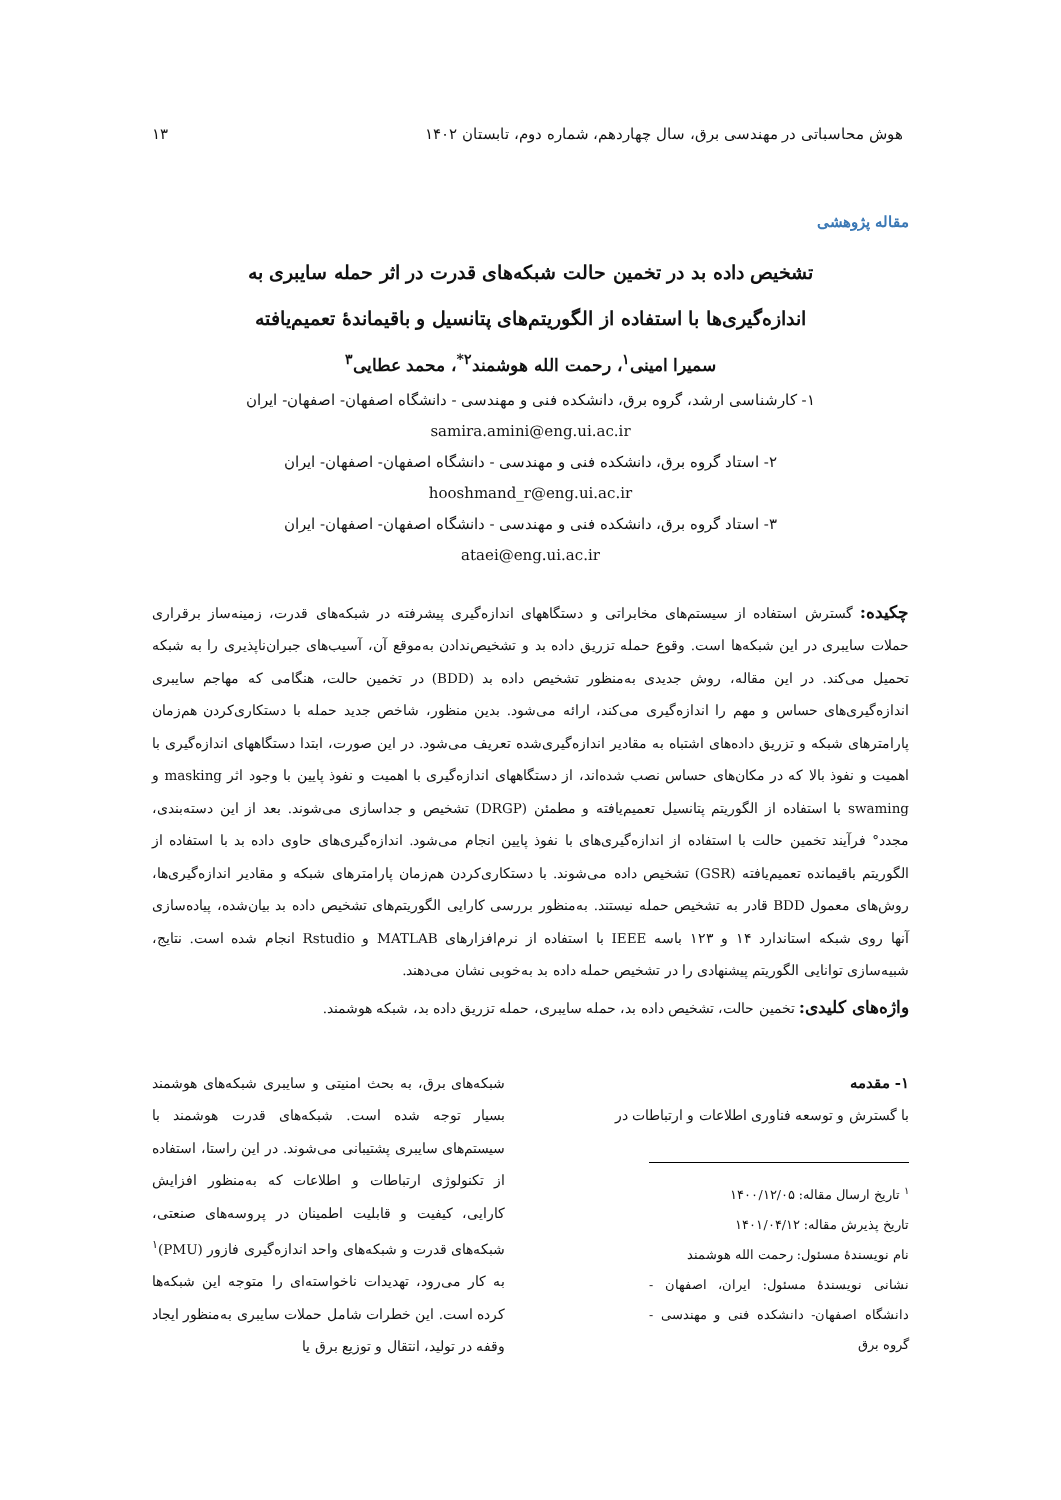هوش محاسباتی در مهندسی برق، سال چهاردهم، شماره دوم، تابستان ۱۴۰۲ ۱۳
مقاله پژوهشی
تشخیص داده بد در تخمین حالت شبکه‌های قدرت در اثر حمله سایبری به
اندازه‌گیری‌ها با استفاده از الگوریتم‌های پتانسیل و باقیماندۀ تعمیم‌یافته
سمیرا امینی<sup>۱</sup>، رحمت الله هوشمند<sup>۲*</sup>، محمد عطایی<sup>۳</sup>
۱- کارشناسی ارشد، گروه برق، دانشکده فنی و مهندسی - دانشگاه اصفهان- اصفهان- ایران
samira.amini@eng.ui.ac.ir
۲- استاد گروه برق، دانشکده فنی و مهندسی - دانشگاه اصفهان- اصفهان- ایران
hooshmand_r@eng.ui.ac.ir
۳- استاد گروه برق، دانشکده فنی و مهندسی - دانشگاه اصفهان- اصفهان- ایران
ataei@eng.ui.ac.ir
چکیده: گسترش استفاده از سیستم‌های مخابراتی و دستگاههای اندازه‌گیری پیشرفته در شبکه‌های قدرت، زمینه‌ساز برقراری حملات سایبری در این شبکه‌ها است. وقوع حمله تزریق داده بد و تشخیص‌ندادن به‌موقع آن، آسیب‌های جبران‌ناپذیری را به شبکه تحمیل می‌کند. در این مقاله، روش جدیدی به‌منظور تشخیص داده بد (BDD) در تخمین حالت، هنگامی که مهاجم سایبری اندازه‌گیری‌های حساس و مهم را اندازه‌گیری می‌کند، ارائه می‌شود. بدین منظور، شاخص جدید حمله با دستکاری‌کردن هم‌زمان پارامترهای شبکه و تزریق داده‌های اشتباه به مقادیر اندازه‌گیری‌شده تعریف می‌شود. در این صورت، ابتدا دستگاههای اندازه‌گیری با اهمیت و نفوذ بالا که در مکان‌های حساس نصب شده‌اند، از دستگاههای اندازه‌گیری با اهمیت و نفوذ پایین با وجود اثر masking و swaming با استفاده از الگوریتم پتانسیل تعمیم‌یافته و مطمئن (DRGP) تشخیص و جداسازی می‌شوند. بعد از این دسته‌بندی، مجدد° فرآیند تخمین حالت با استفاده از اندازه‌گیری‌های با نفوذ پایین انجام می‌شود. اندازه‌گیری‌های حاوی داده بد با استفاده از الگوریتم باقیمانده تعمیم‌یافته (GSR) تشخیص داده می‌شوند. با دستکاری‌کردن هم‌زمان پارامترهای شبکه و مقادیر اندازه‌گیری‌ها، روش‌های معمول BDD قادر به تشخیص حمله نیستند. به‌منظور بررسی کارایی الگوریتم‌های تشخیص داده بد بیان‌شده، پیاده‌سازی آنها روی شبکه استاندارد ۱۴ و ۱۲۳ باسه IEEE با استفاده از نرم‌افزارهای MATLAB و Rstudio انجام شده است. نتایج، شبیه‌سازی توانایی الگوریتم پیشنهادی را در تشخیص حمله داده بد به‌خوبی نشان می‌دهند.
واژه‌های کلیدی: تخمین حالت، تشخیص داده بد، حمله سایبری، حمله تزریق داده بد، شبکه هوشمند.
۱- مقدمه
با گسترش و توسعه فناوری اطلاعات و ارتباطات در
<sup>۱</sup> تاریخ ارسال مقاله: ۱۴۰۰/۱۲/۰۵
تاریخ پذیرش مقاله: ۱۴۰۱/۰۴/۱۲
نام نویسندۀ مسئول: رحمت الله هوشمند
نشانی نویسندۀ مسئول: ایران، اصفهان - دانشگاه اصفهان- دانشکده فنی و مهندسی - گروه برق
شبکه‌های برق، به بحث امنیتی و سایبری شبکه‌های هوشمند بسیار توجه شده است. شبکه‌های قدرت هوشمند با سیستم‌های سایبری پشتیبانی می‌شوند. در این راستا، استفاده از تکنولوژی ارتباطات و اطلاعات که به‌منظور افزایش کارایی، کیفیت و قابلیت اطمینان در پروسه‌های صنعتی، شبکه‌های قدرت و شبکه‌های واحد اندازه‌گیری فازور (PMU)<sup>۱</sup> به کار می‌رود، تهدیدات ناخواسته‌ای را متوجه این شبکه‌ها کرده است. این خطرات شامل حملات سایبری به‌منظور ایجاد وقفه در تولید، انتقال و توزیع برق یا